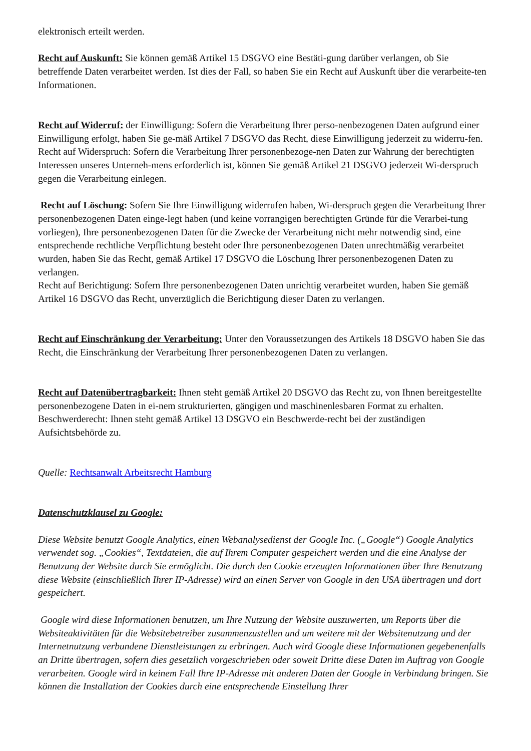elektronisch erteilt werden.
Recht auf Auskunft: Sie können gemäß Artikel 15 DSGVO eine Bestäti-gung darüber verlangen, ob Sie betreffende Daten verarbeitet werden. Ist dies der Fall, so haben Sie ein Recht auf Auskunft über die verarbeite-ten Informationen.
Recht auf Widerruf: der Einwilligung: Sofern die Verarbeitung Ihrer perso-nenbezogenen Daten aufgrund einer Einwilligung erfolgt, haben Sie ge-mäß Artikel 7 DSGVO das Recht, diese Einwilligung jederzeit zu widerru-fen.
Recht auf Widerspruch: Sofern die Verarbeitung Ihrer personenbezoge-nen Daten zur Wahrung der berechtigten Interessen unseres Unterneh-mens erforderlich ist, können Sie gemäß Artikel 21 DSGVO jederzeit Wi-derspruch gegen die Verarbeitung einlegen.
Recht auf Löschung: Sofern Sie Ihre Einwilligung widerrufen haben, Wi-derspruch gegen die Verarbeitung Ihrer personenbezogenen Daten einge-legt haben (und keine vorrangigen berechtigten Gründe für die Verarbei-tung vorliegen), Ihre personenbezogenen Daten für die Zwecke der Verarbeitung nicht mehr notwendig sind, eine entsprechende rechtliche Verpflichtung besteht oder Ihre personenbezogenen Daten unrechtmäßig verarbeitet wurden, haben Sie das Recht, gemäß Artikel 17 DSGVO die Löschung Ihrer personenbezogenen Daten zu verlangen.
Recht auf Berichtigung: Sofern Ihre personenbezogenen Daten unrichtig verarbeitet wurden, haben Sie gemäß Artikel 16 DSGVO das Recht, unverzüglich die Berichtigung dieser Daten zu verlangen.
Recht auf Einschränkung der Verarbeitung: Unter den Voraussetzungen des Artikels 18 DSGVO haben Sie das Recht, die Einschränkung der Verarbeitung Ihrer personenbezogenen Daten zu verlangen.
Recht auf Datenübertragbarkeit: Ihnen steht gemäß Artikel 20 DSGVO das Recht zu, von Ihnen bereitgestellte personenbezogene Daten in ei-nem strukturierten, gängigen und maschinenlesbaren Format zu erhalten.
Beschwerderecht: Ihnen steht gemäß Artikel 13 DSGVO ein Beschwerde-recht bei der zuständigen Aufsichtsbehörde zu.
Quelle: Rechtsanwalt Arbeitsrecht Hamburg
Datenschutzklausel zu Google:
Diese Website benutzt Google Analytics, einen Webanalysedienst der Google Inc. („Google“) Google Analytics verwendet sog. „Cookies“, Textdateien, die auf Ihrem Computer gespeichert werden und die eine Analyse der Benutzung der Website durch Sie ermöglicht. Die durch den Cookie erzeugten Informationen über Ihre Benutzung diese Website (einschließlich Ihrer IP-Adresse) wird an einen Server von Google in den USA übertragen und dort gespeichert.
Google wird diese Informationen benutzen, um Ihre Nutzung der Website auszuwerten, um Reports über die Websiteaktivitäten für die Websitebetreiber zusammenzustellen und um weitere mit der Websitenutzung und der Internetnutzung verbundene Dienstleistungen zu erbringen. Auch wird Google diese Informationen gegebenenfalls an Dritte übertragen, sofern dies gesetzlich vorgeschrieben oder soweit Dritte diese Daten im Auftrag von Google verarbeiten. Google wird in keinem Fall Ihre IP-Adresse mit anderen Daten der Google in Verbindung bringen. Sie können die Installation der Cookies durch eine entsprechende Einstellung Ihrer